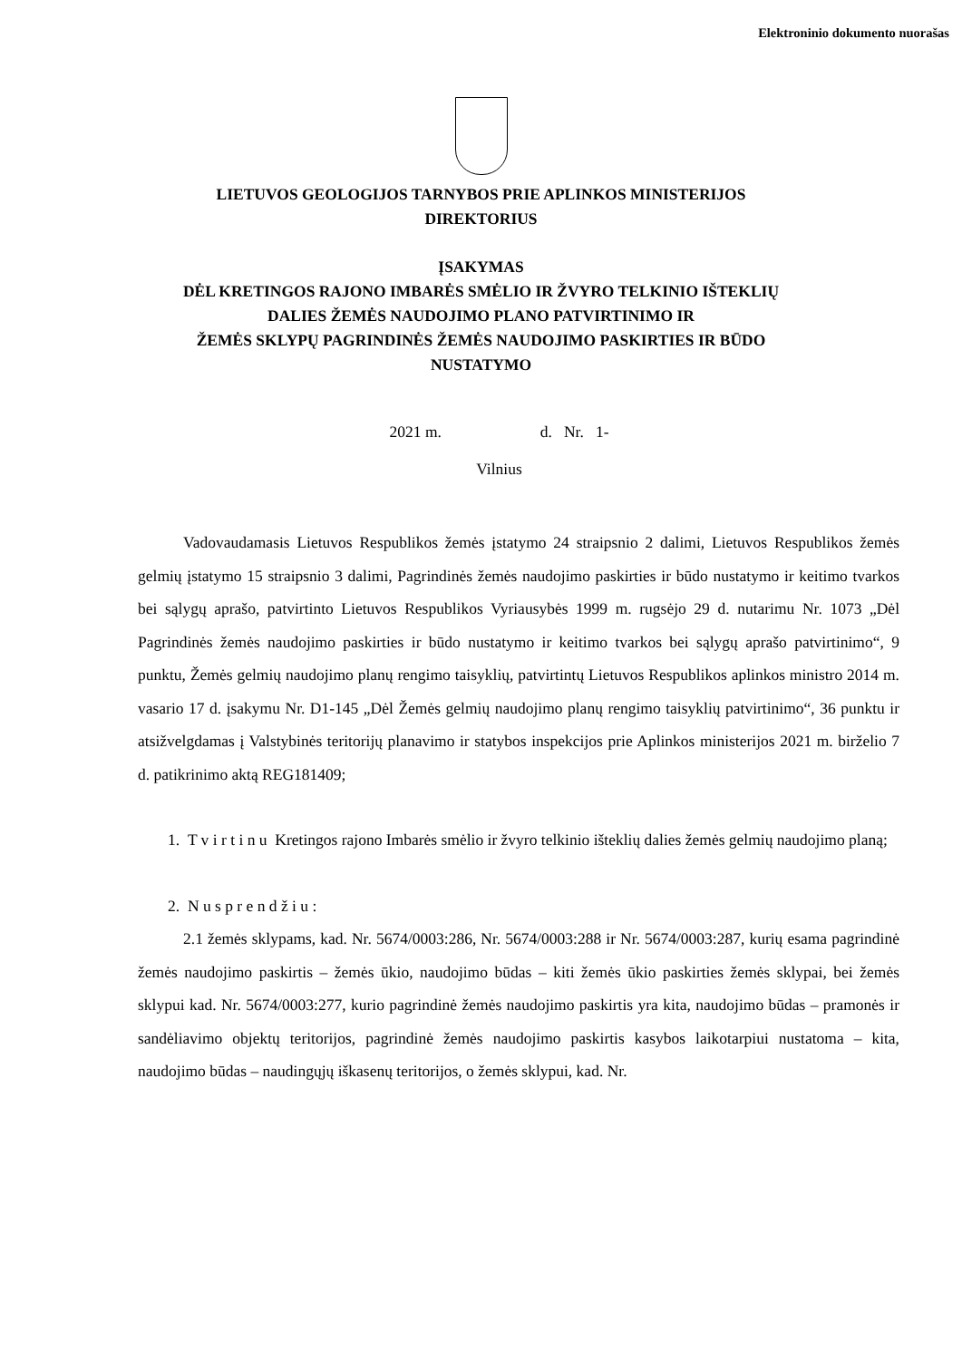Elektroninio dokumento nuorašas
LIETUVOS GEOLOGIJOS TARNYBOS PRIE APLINKOS MINISTERIJOS
DIREKTORIUS
ĮSAKYMAS
DĖL KRETINGOS RAJONO IMBARĖS SMĖLIO IR ŽVYRO TELKINIO IŠTEKLIŲ
DALIES ŽEMĖS NAUDOJIMO PLANO PATVIRTINIMO IR
ŽEMĖS SKLYPŲ PAGRINDINĖS ŽEMĖS NAUDOJIMO PASKIRTIES IR BŪDO
NUSTATYMO
2021 m. d. Nr. 1-
Vilnius
Vadovaudamasis Lietuvos Respublikos žemės įstatymo 24 straipsnio 2 dalimi, Lietuvos Respublikos žemės gelmių įstatymo 15 straipsnio 3 dalimi, Pagrindinės žemės naudojimo paskirties ir būdo nustatymo ir keitimo tvarkos bei sąlygų aprašo, patvirtinto Lietuvos Respublikos Vyriausybės 1999 m. rugsėjo 29 d. nutarimu Nr. 1073 „Dėl Pagrindinės žemės naudojimo paskirties ir būdo nustatymo ir keitimo tvarkos bei sąlygų aprašo patvirtinimo“, 9 punktu, Žemės gelmių naudojimo planų rengimo taisyklių, patvirtintų Lietuvos Respublikos aplinkos ministro 2014 m. vasario 17 d. įsakymu Nr. D1-145 „Dėl Žemės gelmių naudojimo planų rengimo taisyklių patvirtinimo“, 36 punktu ir atsižvelgdamas į Valstybinės teritorijų planavimo ir statybos inspekcijos prie Aplinkos ministerijos 2021 m. birželio 7 d. patikrinimo aktą REG181409;
1. T v i r t i n u Kretingos rajono Imbarės smėlio ir žvyro telkinio išteklių dalies žemės gelmių naudojimo planą;
2. N u s p r e n d ž i u :
2.1 žemės sklypams, kad. Nr. 5674/0003:286, Nr. 5674/0003:288 ir Nr. 5674/0003:287, kurių esama pagrindinė žemės naudojimo paskirtis – žemės ūkio, naudojimo būdas – kiti žemės ūkio paskirties žemės sklypai, bei žemės sklypui kad. Nr. 5674/0003:277, kurio pagrindinė žemės naudojimo paskirtis yra kita, naudojimo būdas – pramonės ir sandėliavimo objektų teritorijos, pagrindinė žemės naudojimo paskirtis kasybos laikotarpiui nustatoma – kita, naudojimo būdas – naudingųjų iškasenų teritorijos, o žemės sklypui, kad. Nr.